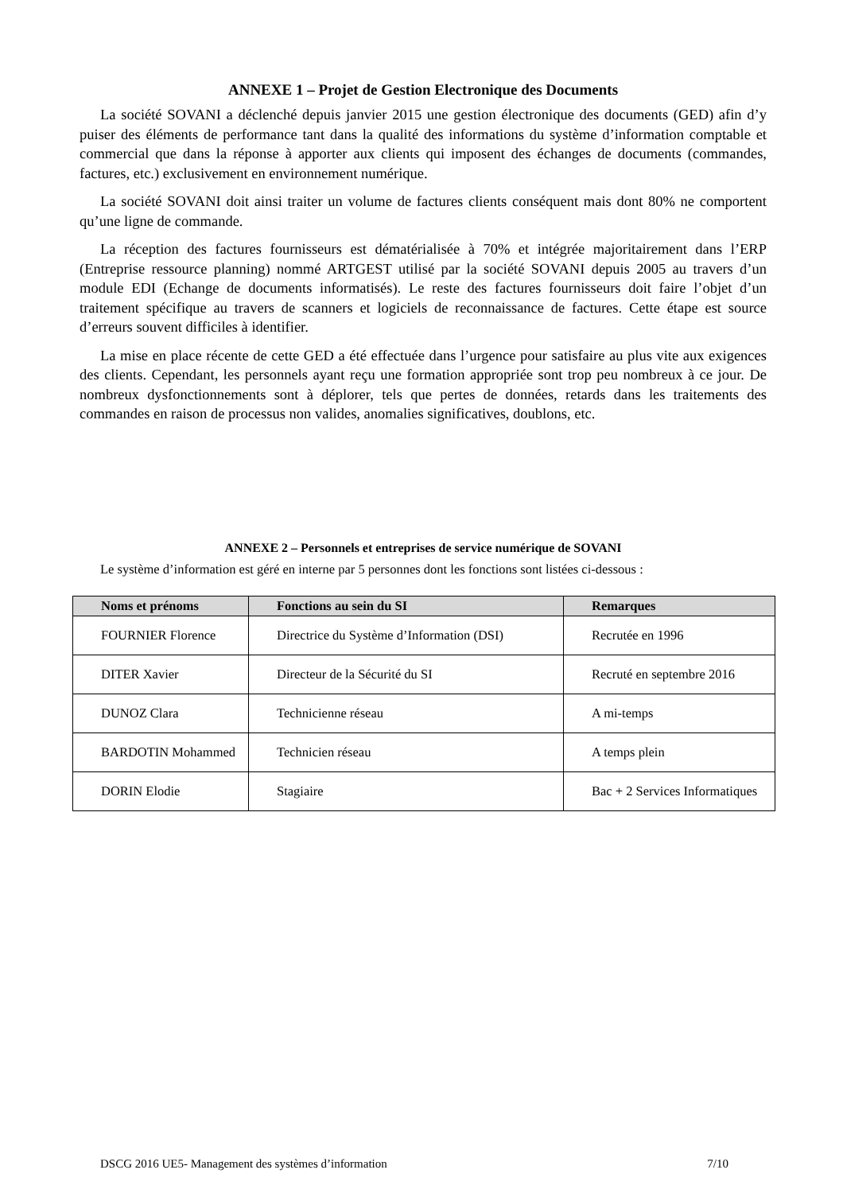ANNEXE 1 – Projet de Gestion Electronique des Documents
La société SOVANI a déclenché depuis janvier 2015 une gestion électronique des documents (GED) afin d’y puiser des éléments de performance tant dans la qualité des informations du système d’information comptable et commercial que dans la réponse à apporter aux clients qui imposent des échanges de documents (commandes, factures, etc.) exclusivement en environnement numérique.
La société SOVANI doit ainsi traiter un volume de factures clients conséquent mais dont 80% ne comportent qu’une ligne de commande.
La réception des factures fournisseurs est dématérialisée à 70% et intégrée majoritairement dans l’ERP (Entreprise ressource planning) nommé ARTGEST utilisé par la société SOVANI depuis 2005 au travers d’un module EDI (Echange de documents informatisés). Le reste des factures fournisseurs doit faire l’objet d’un traitement spécifique au travers de scanners et logiciels de reconnaissance de factures. Cette étape est source d’erreurs souvent difficiles à identifier.
La mise en place récente de cette GED a été effectuée dans l’urgence pour satisfaire au plus vite aux exigences des clients. Cependant, les personnels ayant reçu une formation appropriée sont trop peu nombreux à ce jour. De nombreux dysfonctionnements sont à déplorer, tels que pertes de données, retards dans les traitements des commandes en raison de processus non valides, anomalies significatives, doublons, etc.
ANNEXE 2 – Personnels et entreprises de service numérique de SOVANI
Le système d’information est géré en interne par 5 personnes dont les fonctions sont listées ci-dessous :
| Noms et prénoms | Fonctions au sein du SI | Remarques |
| --- | --- | --- |
| FOURNIER Florence | Directrice du Système d’Information (DSI) | Recrutée en 1996 |
| DITER Xavier | Directeur de la Sécurité du SI | Recruté en septembre 2016 |
| DUNOZ Clara | Technicienne réseau | A mi-temps |
| BARDOTIN Mohammed | Technicien réseau | A temps plein |
| DORIN Elodie | Stagiaire | Bac + 2 Services Informatiques |
DSCG 2016 UE5- Management des systèmes d’information 7/10